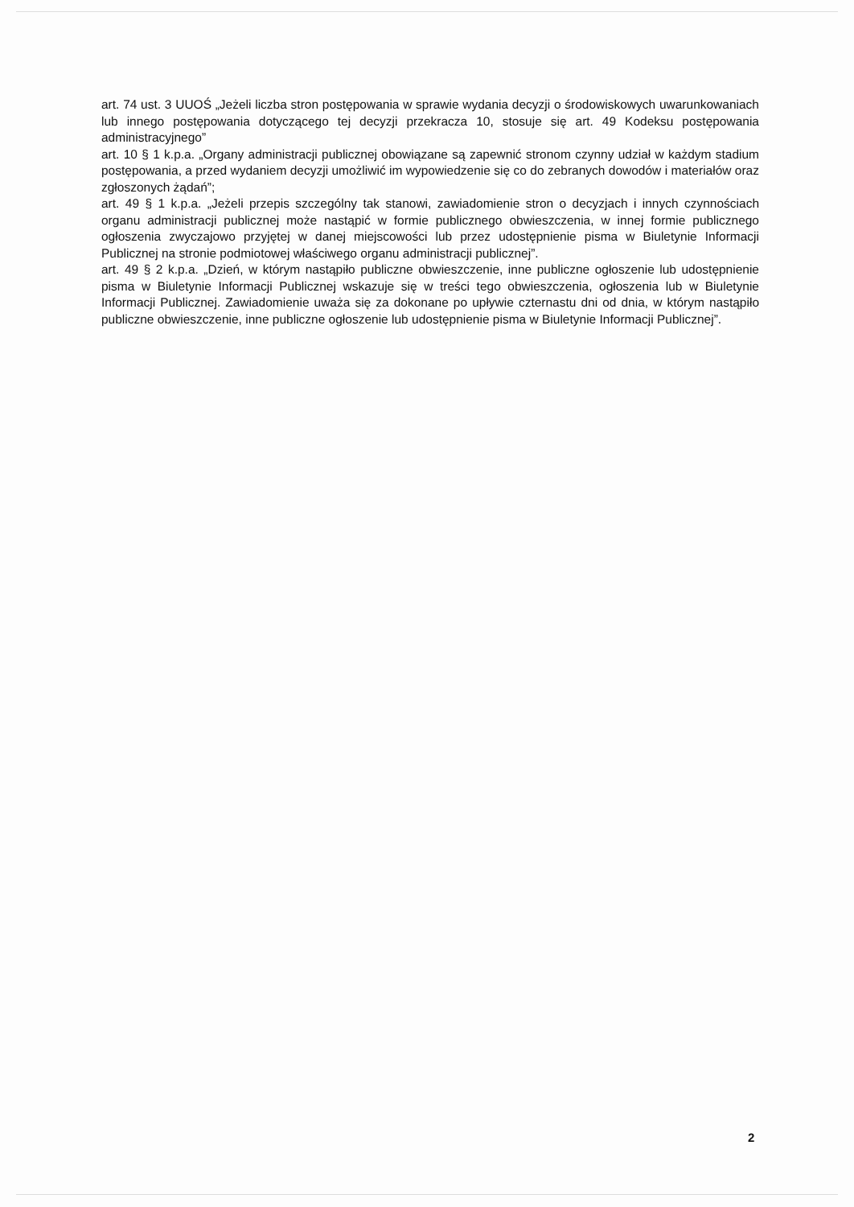art. 74 ust. 3 UUOŚ „Jeżeli liczba stron postępowania w sprawie wydania decyzji o środowiskowych uwarunkowaniach lub innego postępowania dotyczącego tej decyzji przekracza 10, stosuje się art. 49 Kodeksu postępowania administracyjnego”
art. 10 § 1 k.p.a. „Organy administracji publicznej obowiązane są zapewnić stronom czynny udział w każdym stadium postępowania, a przed wydaniem decyzji umożliwić im wypowiedzenie się co do zebranych dowodów i materiałów oraz zgłoszonych żądań”;
art. 49 § 1 k.p.a. „Jeżeli przepis szczególny tak stanowi, zawiadomienie stron o decyzjach i innych czynnościach organu administracji publicznej może nastąpić w formie publicznego obwieszczenia, w innej formie publicznego ogłoszenia zwyczajowo przyjętej w danej miejscowości lub przez udostępnienie pisma w Biuletynie Informacji Publicznej na stronie podmiotowej właściwego organu administracji publicznej”.
art. 49 § 2 k.p.a. „Dzień, w którym nastąpiło publiczne obwieszczenie, inne publiczne ogłoszenie lub udostępnienie pisma w Biuletynie Informacji Publicznej wskazuje się w treści tego obwieszczenia, ogłoszenia lub w Biuletynie Informacji Publicznej. Zawiadomienie uważa się za dokonane po upływie czternastu dni od dnia, w którym nastąpiło publiczne obwieszczenie, inne publiczne ogłoszenie lub udostępnienie pisma w Biuletynie Informacji Publicznej”.
2